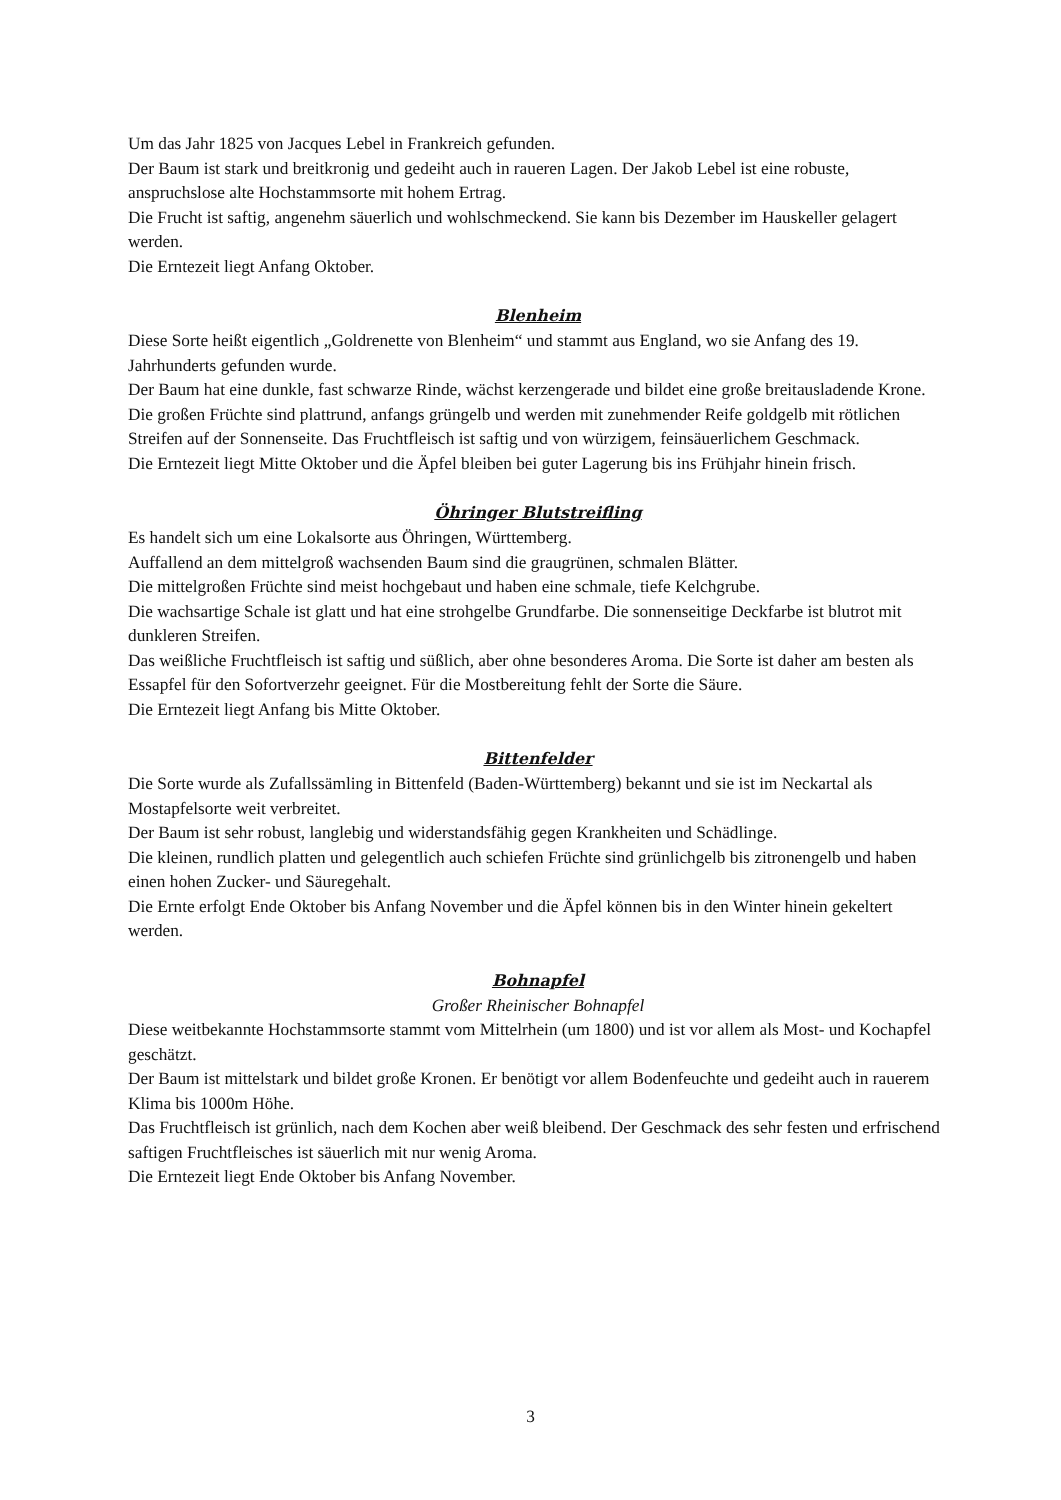Um das Jahr 1825 von Jacques Lebel in Frankreich gefunden.
Der Baum ist stark und breitkronig und gedeiht auch in raueren Lagen. Der Jakob Lebel ist eine robuste, anspruchslose alte Hochstammsorte mit hohem Ertrag.
Die Frucht ist saftig, angenehm säuerlich und wohlschmeckend. Sie kann bis Dezember im Hauskeller gelagert werden.
Die Erntezeit liegt Anfang Oktober.
Blenheim
Diese Sorte heißt eigentlich „Goldrenette von Blenheim“ und stammt aus England, wo sie Anfang des 19. Jahrhunderts gefunden wurde.
Der Baum hat eine dunkle, fast schwarze Rinde, wächst kerzengerade und bildet eine große breitausladende Krone. Die großen Früchte sind plattrund, anfangs grüngelb und werden mit zunehmender Reife goldgelb mit rötlichen Streifen auf der Sonnenseite. Das Fruchtfleisch ist saftig und von würzigem, feinsäuerlichem Geschmack.
Die Erntezeit liegt Mitte Oktober und die Äpfel bleiben bei guter Lagerung bis ins Frühjahr hinein frisch.
Öhringer Blutstreifling
Es handelt sich um eine Lokalsorte aus Öhringen, Württemberg.
Auffallend an dem mittelgroß wachsenden Baum sind die graugrünen, schmalen Blätter.
Die mittelgroßen Früchte sind meist hochgebaut und haben eine schmale, tiefe Kelchgrube.
Die wachsartige Schale ist glatt und hat eine strohgelbe Grundfarbe. Die sonnenseitige Deckfarbe ist blutrot mit dunkleren Streifen.
Das weißliche Fruchtfleisch ist saftig und süßlich, aber ohne besonderes Aroma. Die Sorte ist daher am besten als Essapfel für den Sofortverzehr geeignet. Für die Mostbereitung fehlt der Sorte die Säure.
Die Erntezeit liegt Anfang bis Mitte Oktober.
Bittenfelder
Die Sorte wurde als Zufallssämling in Bittenfeld (Baden-Württemberg) bekannt und sie ist im Neckartal als Mostapfelsorte weit verbreitet.
Der Baum ist sehr robust, langlebig und widerstandsfähig gegen Krankheiten und Schädlinge.
Die kleinen, rundlich platten und gelegentlich auch schiefen Früchte sind grünlichgelb bis zitronengelb und haben einen hohen Zucker- und Säuregehalt.
Die Ernte erfolgt Ende Oktober bis Anfang November und die Äpfel können bis in den Winter hinein gekeltert werden.
Bohnapfel
Großer Rheinischer Bohnapfel
Diese weitbekannte Hochstammsorte stammt vom Mittelrhein (um 1800) und ist vor allem als Most- und Kochapfel geschätzt.
Der Baum ist mittelstark und bildet große Kronen. Er benötigt vor allem Bodenfeuchte und gedeiht auch in rauerem Klima bis 1000m Höhe.
Das Fruchtfleisch ist grünlich, nach dem Kochen aber weiß bleibend. Der Geschmack des sehr festen und erfrischend saftigen Fruchtfleisches ist säuerlich mit nur wenig Aroma.
Die Erntezeit liegt Ende Oktober bis Anfang November.
3